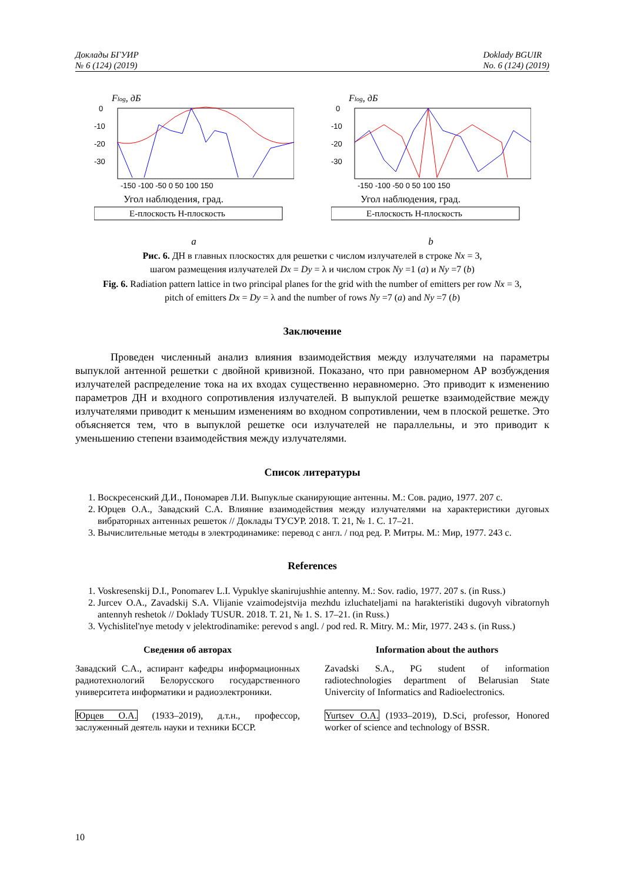Доклады БГУИР
№ 6 (124) (2019)
Doklady BGUIR
No. 6 (124) (2019)
Flog, дБ
0
-10
-20
-30
-150 -100 -50 0 50 100 150
Угол наблюдения, град.
Е-плоскость Н-плоскость
a
Flog, дБ
0
-10
-20
-30
-150 -100 -50 0 50 100 150
Угол наблюдения, град.
Е-плоскость Н-плоскость
b
Рис. 6. ДН в главных плоскостях для решетки с числом излучателей в строке Nx = 3,
шагом размещения излучателей Dx = Dy = λ и числом строк Ny =1 (a) и Ny =7 (b)
Fig. 6. Radiation pattern lattice in two principal planes for the grid with the number of emitters per row Nx = 3,
pitch of emitters Dx = Dy = λ and the number of rows Ny =7 (a) and Ny =7 (b)
Заключение
Проведен численный анализ влияния взаимодействия между излучателями на параметры выпуклой антенной решетки с двойной кривизной. Показано, что при равномерном АР возбуждения излучателей распределение тока на их входах существенно неравномерно. Это приводит к изменению параметров ДН и входного сопротивления излучателей. В выпуклой решетке взаимодействие между излучателями приводит к меньшим изменениям во входном сопротивлении, чем в плоской решетке. Это объясняется тем, что в выпуклой решетке оси излучателей не параллельны, и это приводит к уменьшению степени взаимодействия между излучателями.
Список литературы
1. Воскресенский Д.И., Пономарев Л.И. Выпуклые сканирующие антенны. М.: Сов. радио, 1977. 207 с.
2. Юрцев О.А., Завадский С.А. Влияние взаимодействия между излучателями на характеристики дуговых вибраторных антенных решеток // Доклады ТУСУР. 2018. Т. 21, № 1. С. 17–21.
3. Вычислительные методы в электродинамике: перевод с англ. / под ред. Р. Митры. М.: Мир, 1977. 243 с.
References
1. Voskresenskij D.I., Ponomarev L.I. Vypuklye skanirujushhie antenny. M.: Sov. radio, 1977. 207 s. (in Russ.)
2. Jurcev O.A., Zavadskij S.A. Vlijanie vzaimodejstvija mezhdu izluchateljami na harakteristiki dugovyh vibratornyh antennyh reshetok // Doklady TUSUR. 2018. T. 21, № 1. S. 17–21. (in Russ.)
3. Vychislitel'nye metody v jelektrodinamike: perevod s angl. / pod red. R. Mitry. M.: Mir, 1977. 243 s. (in Russ.)
Сведения об авторах
Завадский С.А., аспирант кафедры информационных радиотехнологий Белорусского государственного университета информатики и радиоэлектроники.
Юрцев О.А. (1933–2019), д.т.н., профессор, заслуженный деятель науки и техники БССР.
Information about the authors
Zavadski S.A., PG student of information radiotechnologies department of Belarusian State Univercity of Informatics and Radioelectronics.
Yurtsev O.A. (1933–2019), D.Sci, professor, Honored worker of science and technology of BSSR.
10